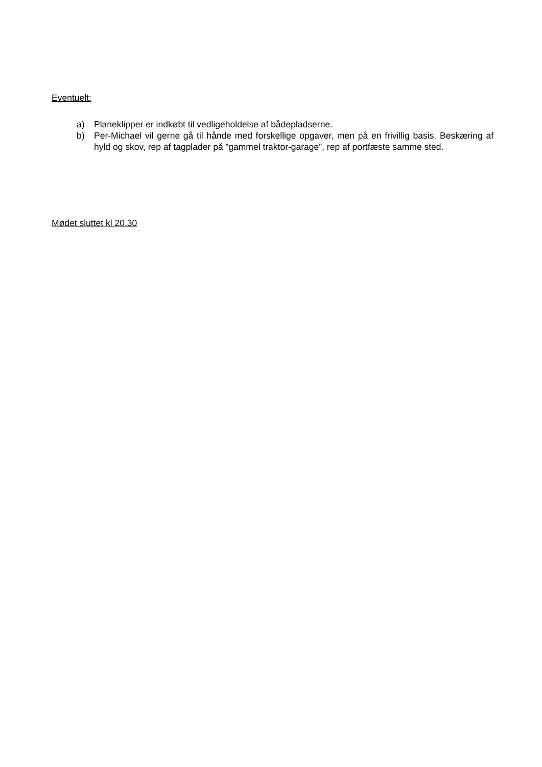Eventuelt:
a) Planeklipper er indkøbt til vedligeholdelse af bådepladserne.
b) Per-Michael vil gerne gå til hånde med forskellige opgaver, men på en frivillig basis. Beskæring af hyld og skov, rep af tagplader på ”gammel traktor-garage”, rep af portfæste samme sted.
Mødet sluttet kl 20.30